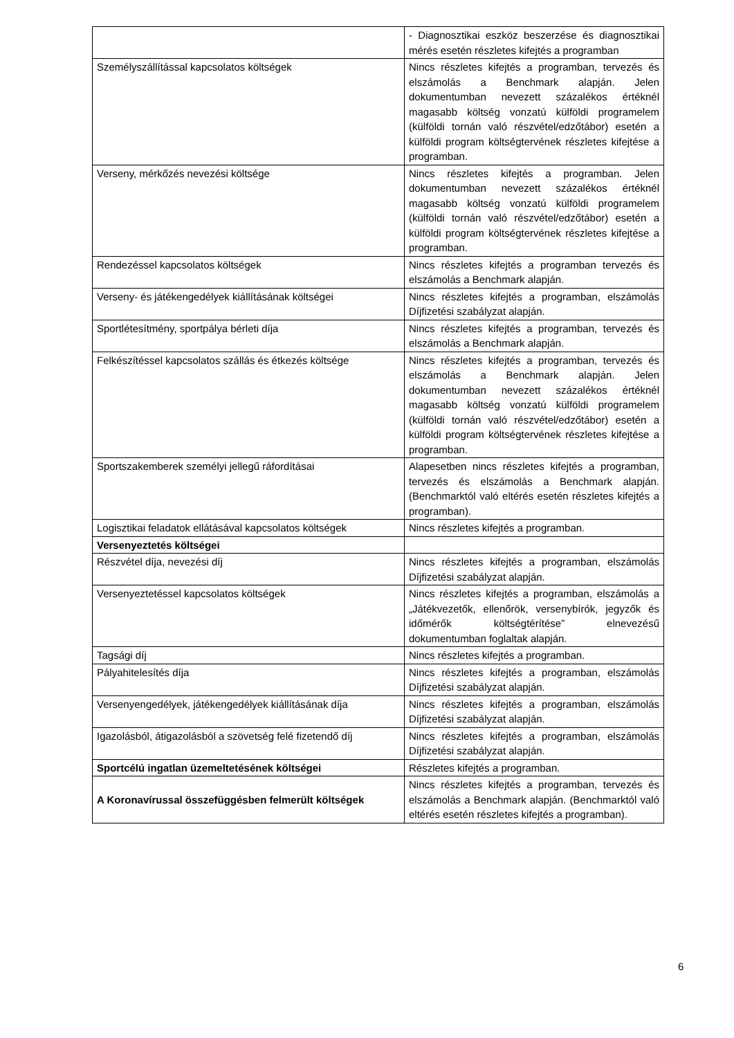| | - Diagnosztikai eszköz beszerzése és diagnosztikai mérés esetén részletes kifejtés a programban |
| Személyszállítással kapcsolatos költségek | Nincs részletes kifejtés a programban, tervezés és elszámolás a Benchmark alapján. Jelen dokumentumban nevezett százalékos értéknél magasabb költség vonzatú külföldi programelem (külföldi tornán való részvétel/edzőtábor) esetén a külföldi program költségtervének részletes kifejtése a programban. |
| Verseny, mérkőzés nevezési költsége | Nincs részletes kifejtés a programban. Jelen dokumentumban nevezett százalékos értéknél magasabb költség vonzatú külföldi programelem (külföldi tornán való részvétel/edzőtábor) esetén a külföldi program költségtervének részletes kifejtése a programban. |
| Rendezéssel kapcsolatos költségek | Nincs részletes kifejtés a programban tervezés és elszámolás a Benchmark alapján. |
| Verseny- és játékengedélyek kiállításának költségei | Nincs részletes kifejtés a programban, elszámolás Díjfizetési szabályzat alapján. |
| Sportlétesítmény, sportpálya bérleti díja | Nincs részletes kifejtés a programban, tervezés és elszámolás a Benchmark alapján. |
| Felkészítéssel kapcsolatos szállás és étkezés költsége | Nincs részletes kifejtés a programban, tervezés és elszámolás a Benchmark alapján. Jelen dokumentumban nevezett százalékos értéknél magasabb költség vonzatú külföldi programelem (külföldi tornán való részvétel/edzőtábor) esetén a külföldi program költségtervének részletes kifejtése a programban. |
| Sportszakemberek személyi jellegű ráfordításai | Alapesetben nincs részletes kifejtés a programban, tervezés és elszámolás a Benchmark alapján. (Benchmarktól való eltérés esetén részletes kifejtés a programban). |
| Logisztikai feladatok ellátásával kapcsolatos költségek | Nincs részletes kifejtés a programban. |
| Versenyeztetés költségei | |
| Részvétel díja, nevezési díj | Nincs részletes kifejtés a programban, elszámolás Díjfizetési szabályzat alapján. |
| Versenyeztetéssel kapcsolatos költségek | Nincs részletes kifejtés a programban, elszámolás a „Játékvezetők, ellenőrök, versenybírók, jegyzők és időmérők költségtérítése” elnevezésű dokumentumban foglaltak alapján. |
| Tagsági díj | Nincs részletes kifejtés a programban. |
| Pályahitelesítés díja | Nincs részletes kifejtés a programban, elszámolás Díjfizetési szabályzat alapján. |
| Versenyengedélyek, játékengedélyek kiállításának díja | Nincs részletes kifejtés a programban, elszámolás Díjfizetési szabályzat alapján. |
| Igazolásból, átigazolásból a szövetség felé fizetendő díj | Nincs részletes kifejtés a programban, elszámolás Díjfizetési szabályzat alapján. |
| Sportcélú ingatlan üzemeltetésének költségei | Részletes kifejtés a programban. |
| A Koronavírussal összefüggésben felmerült költségek | Nincs részletes kifejtés a programban, tervezés és elszámolás a Benchmark alapján. (Benchmarktól való eltérés esetén részletes kifejtés a programban). |
6